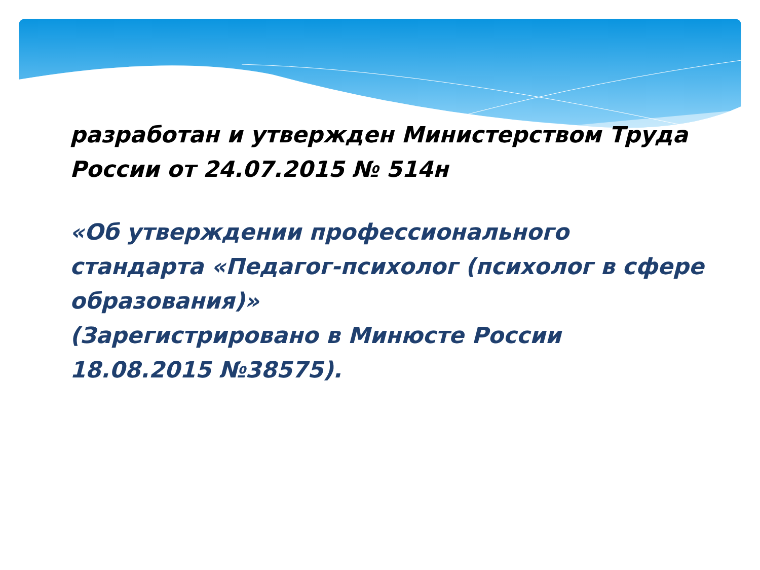разработан и утвержден Министерством Труда России от 24.07.2015 № 514н
«Об утверждении профессионального стандарта «Педагог-психолог (психолог в сфере образования)»
(Зарегистрировано в Минюсте России 18.08.2015 №38575).